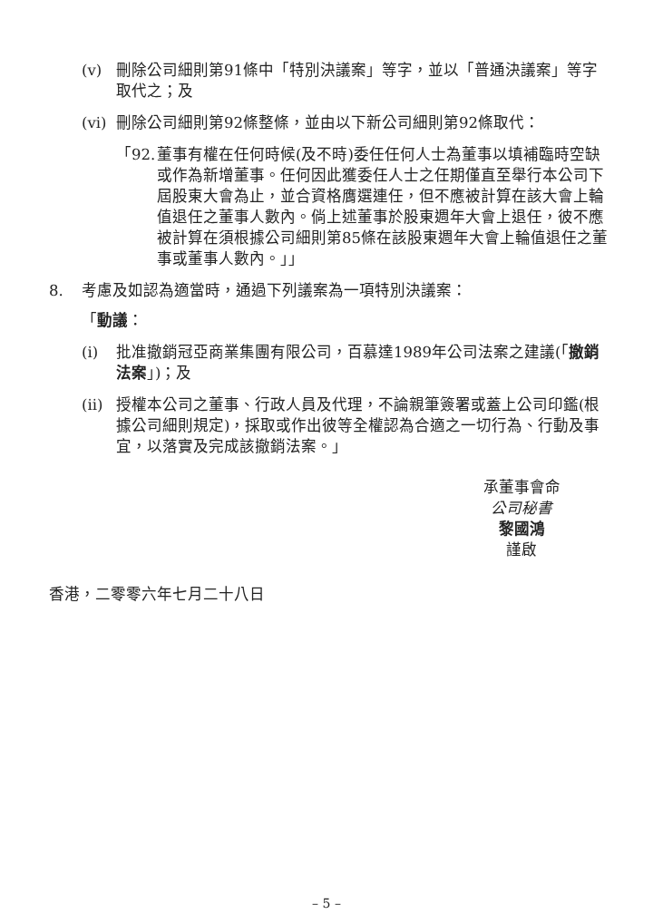(v) 刪除公司細則第91條中「特別決議案」等字，並以「普通決議案」等字取代之；及
(vi)
刪除公司細則第92條整條，並由以下新公司細則第92條取代：
「92.
董事有權在任何時候(及不時)委任任何人士為董事以填補臨時空缺或作為新增董事。任何因此獲委任人士之任期僅直至舉行本公司下屆股東大會為止，並合資格膺選連任，但不應被計算在該大會上輪值退任之董事人數內。倘上述董事於股東週年大會上退任，彼不應被計算在須根據公司細則第85條在該股東週年大會上輪值退任之董事或董事人數內。」」
8. 考慮及如認為適當時，通過下列議案為一項特別決議案：
「動議：
(i) 批准撤銷冠亞商業集團有限公司，百慕達1989年公司法案之建議(「撤銷法案」)；及
(ii)
授權本公司之董事、行政人員及代理，不論親筆簽署或蓋上公司印鑑(根據公司細則規定)，採取或作出彼等全權認為合適之一切行為、行動及事宜，以落實及完成該撤銷法案。」
承董事會命
公司秘書
黎國鴻
謹啟
香港，二零零六年七月二十八日
– 5 –